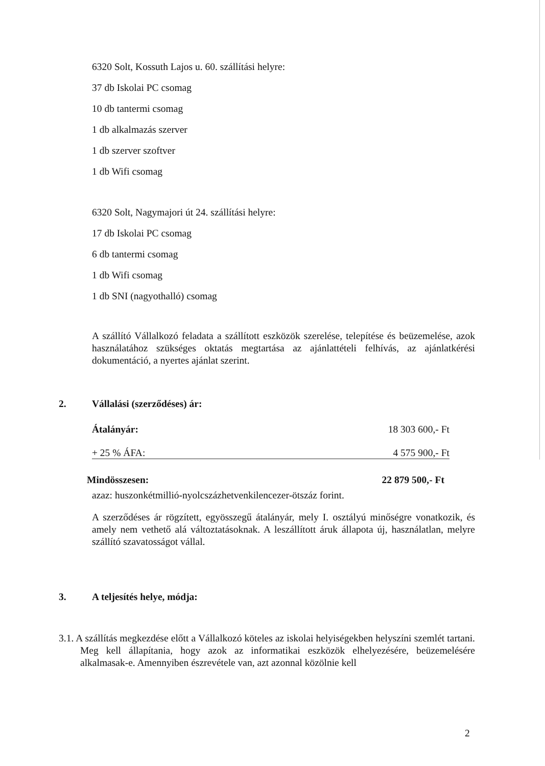6320 Solt, Kossuth Lajos u. 60. szállítási helyre:
37 db Iskolai PC csomag
10 db tantermi csomag
1 db alkalmazás szerver
1 db szerver szoftver
1 db Wifi csomag
6320 Solt, Nagymajori út 24. szállítási helyre:
17 db Iskolai PC csomag
6 db tantermi csomag
1 db Wifi csomag
1 db SNI (nagyothalló) csomag
A szállító Vállalkozó feladata a szállított eszközök szerelése, telepítése és beüzemelése, azok használatához szükséges oktatás megtartása az ajánlattételi felhívás, az ajánlatkérési dokumentáció, a nyertes ajánlat szerint.
2. Vállalási (szerződéses) ár:
Átalányár: 18 303 600,- Ft
+ 25 % ÁFA: 4 575 900,- Ft
Mindösszesen: 22 879 500,- Ft
azaz: huszonkétmillió-nyolcszázhetvenkilencezer-ötszáz forint.
A szerződéses ár rögzített, egyösszegű átalányár, mely I. osztályú minőségre vonatkozik, és amely nem vethető alá változtatásoknak. A leszállított áruk állapota új, használatlan, melyre szállító szavatosságot vállal.
3. A teljesítés helye, módja:
3.1. A szállítás megkezdése előtt a Vállalkozó köteles az iskolai helyiségekben helyszíni szemlét tartani. Meg kell állapítania, hogy azok az informatikai eszközök elhelyezésére, beüzemelésére alkalmasak-e. Amennyiben észrevétele van, azt azonnal közölnie kell
2